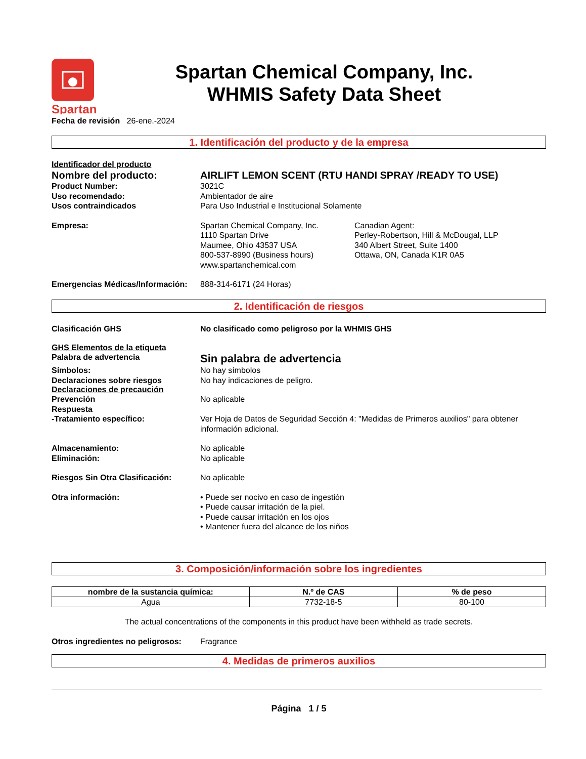Spartan
Spartan Chemical Company, Inc.
WHMIS Safety Data Sheet
Fecha de revisión 26-ene.-2024
1. Identificación del producto y de la empresa
Identificador del producto
Nombre del producto: AIRLIFT LEMON SCENT (RTU HANDI SPRAY /READY TO USE)
Product Number: 3021C
Uso recomendado: Ambientador de aire
Usos contraindicados Para Uso Industrial e Institucional Solamente
Empresa: Spartan Chemical Company, Inc.
1110 Spartan Drive
Maumee, Ohio 43537 USA
800-537-8990 (Business hours)
www.spartanchemical.com
Canadian Agent:
Perley-Robertson, Hill & McDougal, LLP
340 Albert Street, Suite 1400
Ottawa, ON, Canada K1R 0A5
Emergencias Médicas/Información:
888-314-6171 (24 Horas)
2. Identificación de riesgos
Clasificación GHS No clasificado como peligroso por la WHMIS GHS
GHS Elementos de la etiqueta
Palabra de advertencia
Sin palabra de advertencia
Símbolos: No hay símbolos
Declaraciones sobre riesgos No hay indicaciones de peligro.
Declaraciones de precaución
Prevención No aplicable
Respuesta
-Tratamiento específico: Ver Hoja de Datos de Seguridad Sección 4: "Medidas de Primeros auxilios" para obtener información adicional.
Almacenamiento: No aplicable
Eliminación: No aplicable
Riesgos Sin Otra Clasificación:
No aplicable
Otra información: • Puede ser nocivo en caso de ingestión
• Puede causar irritación de la piel.
• Puede causar irritación en los ojos
• Mantener fuera del alcance de los niños
3. Composición/información sobre los ingredientes
| nombre de la sustancia química: | N.º de CAS | % de peso |
| --- | --- | --- |
| Agua | 7732-18-5 | 80-100 |
The actual concentrations of the components in this product have been withheld as trade secrets.
Otros ingredientes no peligrosos:
Fragrance
4. Medidas de primeros auxilios
Página 1 / 5